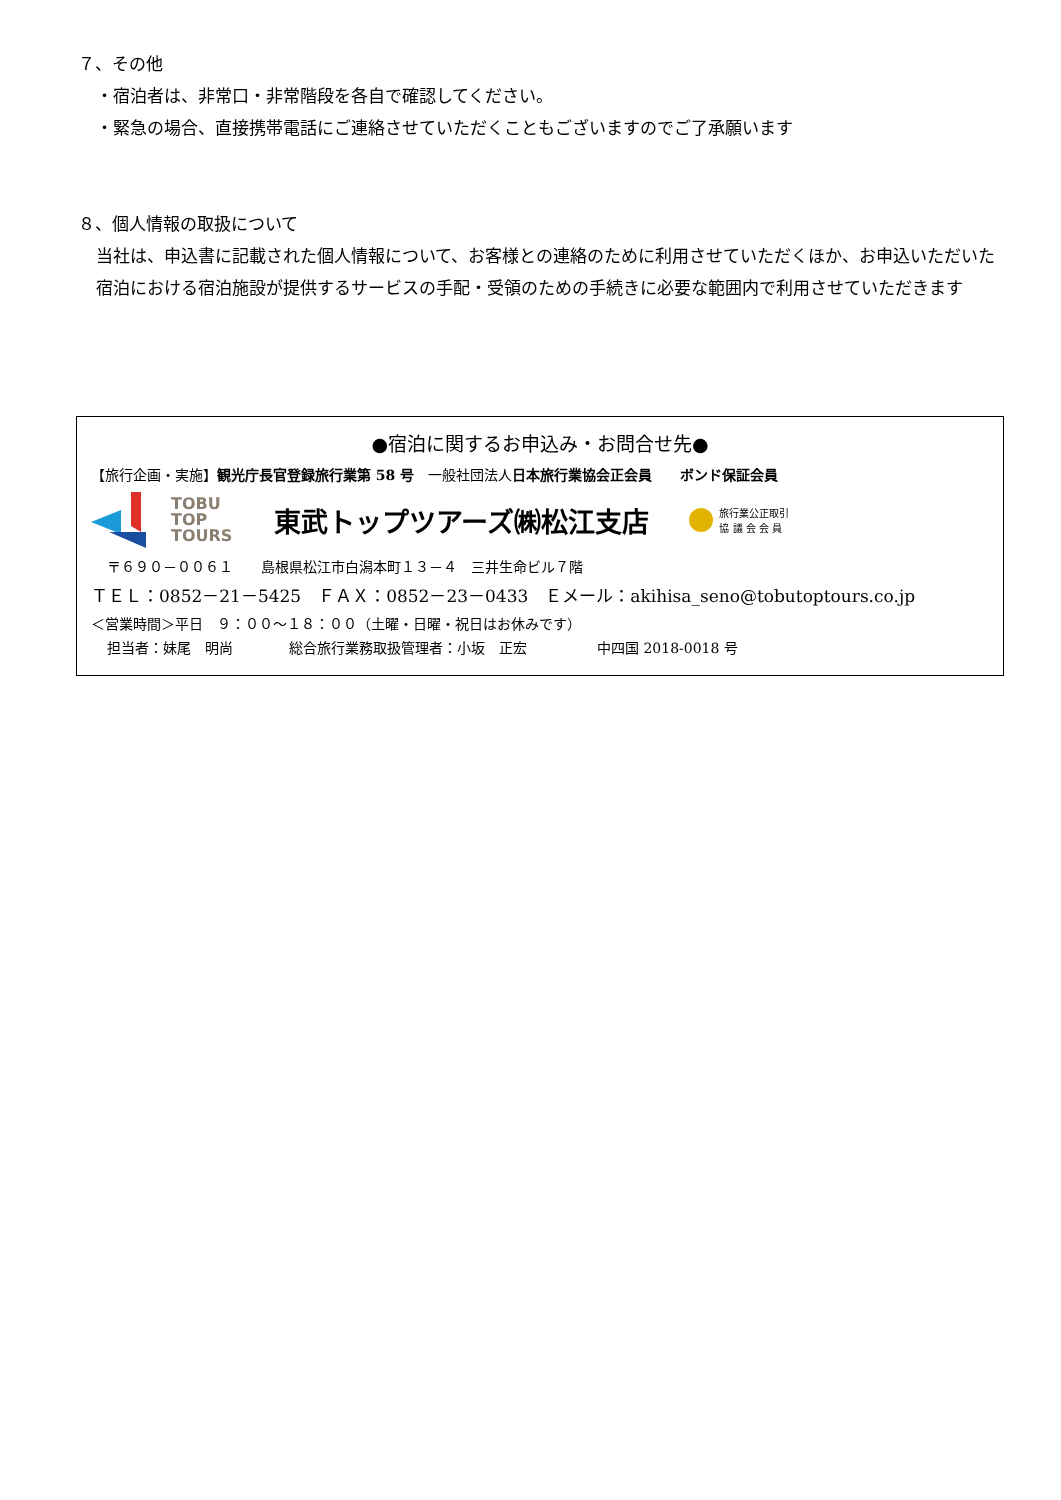７、その他
・宿泊者は、非常口・非常階段を各自で確認してください。
・緊急の場合、直接携帯電話にご連絡させていただくこともございますのでご了承願います
８、個人情報の取扱について
当社は、申込書に記載された個人情報について、お客様との連絡のために利用させていただくほか、お申込いただいた宿泊における宿泊施設が提供するサービスの手配・受領のための手続きに必要な範囲内で利用させていただきます
●宿泊に関するお申込み・お問合せ先●
【旅行企画・実施】観光庁長官登録旅行業第 58 号　一般社団法人日本旅行業協会正会員　　ボンド保証会員
TOBU
TOP
TOURS
東武トップツアーズ㈱松江支店
旅行業公正取引
協 議 会 会 員
〒６９０－００６１　　島根県松江市白潟本町１３－４　三井生命ビル７階
ＴＥＬ：0852－21－5425　ＦＡＸ：0852－23－0433　Ｅメール：akihisa_seno@tobutoptours.co.jp
＜営業時間＞平日　９：００～１８：００（土曜・日曜・祝日はお休みです）
担当者：妹尾　明尚　　　　総合旅行業務取扱管理者：小坂　正宏　　　　　中四国 2018-0018 号